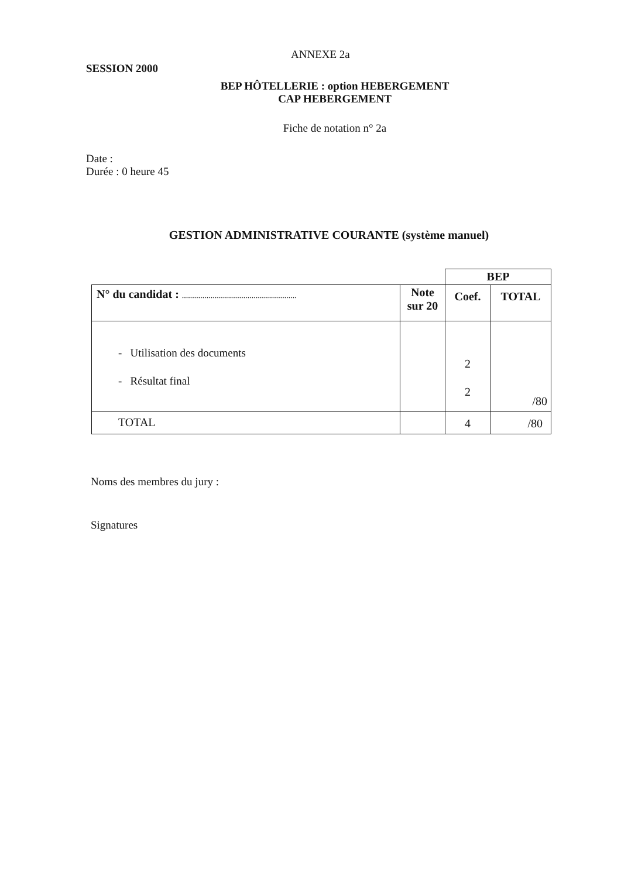ANNEXE 2a
SESSION 2000
BEP HÔTELLERIE : option HEBERGEMENT
CAP HEBERGEMENT
Fiche de notation n° 2a
Date :
Durée : 0 heure 45
GESTION ADMINISTRATIVE COURANTE (système manuel)
| | | BEP | |
| N° du candidat : ........................................................ | Note sur 20 | Coef. | TOTAL |
| - Utilisation des documents - Résultat final | | 2 2 | /80 |
| TOTAL | | 4 | /80 |
Noms des membres du jury :
Signatures